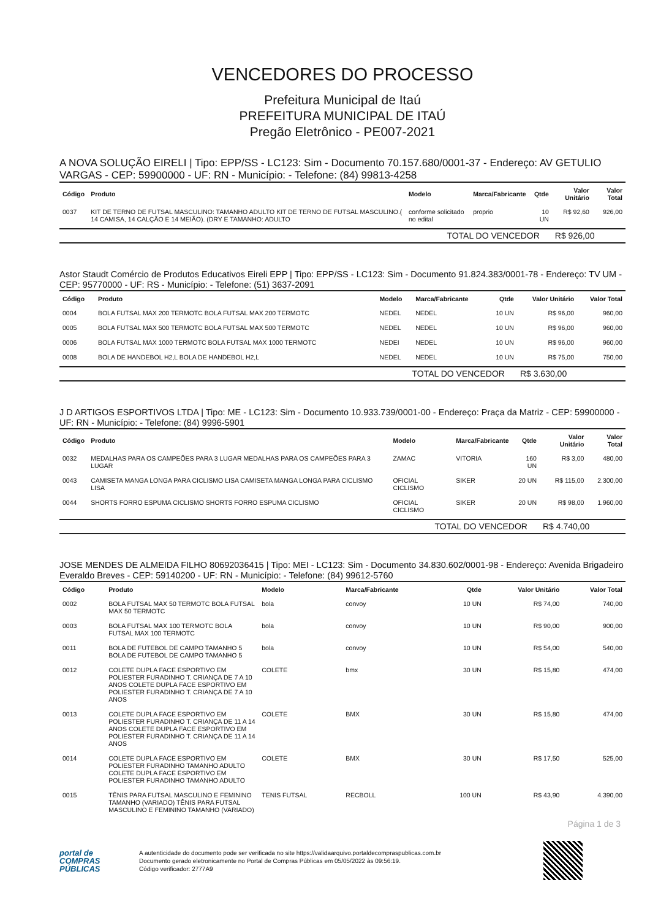VENCEDORES DO PROCESSO
Prefeitura Municipal de Itaú
PREFEITURA MUNICIPAL DE ITAÚ
Pregão Eletrônico - PE007-2021
A NOVA SOLUÇÃO EIRELI | Tipo: EPP/SS - LC123: Sim - Documento 70.157.680/0001-37 - Endereço: AV GETULIO VARGAS - CEP: 59900000 - UF: RN - Município: - Telefone: (84) 99813-4258
| Código | Produto | Modelo | Marca/Fabricante | Qtde | Valor Unitário | Valor Total |
| --- | --- | --- | --- | --- | --- | --- |
| 0037 | KIT DE TERNO DE FUTSAL MASCULINO: TAMANHO ADULTO KIT DE TERNO DE FUTSAL MASCULINO.( 14 CAMISA, 14 CALÇÃO E 14 MEIÃO). (DRY E TAMANHO: ADULTO | conforme solicitado no edital | proprio | 10 UN | R$ 92,60 | 926,00 |
| TOTAL DO VENCEDOR | | | | | R$ 926,00 | |
Astor Staudt Comércio de Produtos Educativos Eireli EPP | Tipo: EPP/SS - LC123: Sim - Documento 91.824.383/0001-78 - Endereço: TV UM - CEP: 95770000 - UF: RS - Município: - Telefone: (51) 3637-2091
| Código | Produto | Modelo | Marca/Fabricante | Qtde | Valor Unitário | Valor Total |
| --- | --- | --- | --- | --- | --- | --- |
| 0004 | BOLA FUTSAL MAX 200 TERMOTC BOLA FUTSAL MAX 200 TERMOTC | NEDEL | NEDEL | 10 UN | R$ 96,00 | 960,00 |
| 0005 | BOLA FUTSAL MAX 500 TERMOTC BOLA FUTSAL MAX 500 TERMOTC | NEDEL | NEDEL | 10 UN | R$ 96,00 | 960,00 |
| 0006 | BOLA FUTSAL MAX 1000 TERMOTC BOLA FUTSAL MAX 1000 TERMOTC | NEDEI | NEDEL | 10 UN | R$ 96,00 | 960,00 |
| 0008 | BOLA DE HANDEBOL H2,L BOLA DE HANDEBOL H2,L | NEDEL | NEDEL | 10 UN | R$ 75,00 | 750,00 |
| TOTAL DO VENCEDOR | | | | | R$ 3.630,00 | |
J D ARTIGOS ESPORTIVOS LTDA | Tipo: ME - LC123: Sim - Documento 10.933.739/0001-00 - Endereço: Praça da Matriz - CEP: 59900000 - UF: RN - Município: - Telefone: (84) 9996-5901
| Código | Produto | Modelo | Marca/Fabricante | Qtde | Valor Unitário | Valor Total |
| --- | --- | --- | --- | --- | --- | --- |
| 0032 | MEDALHAS PARA OS CAMPEÕES PARA 3 LUGAR MEDALHAS PARA OS CAMPEÕES PARA 3 LUGAR | ZAMAC | VITORIA | 160 UN | R$ 3,00 | 480,00 |
| 0043 | CAMISETA MANGA LONGA PARA CICLISMO LISA CAMISETA MANGA LONGA PARA CICLISMO LISA | OFICIAL CICLISMO | SIKER | 20 UN | R$ 115,00 | 2.300,00 |
| 0044 | SHORTS FORRO ESPUMA CICLISMO SHORTS FORRO ESPUMA CICLISMO | OFICIAL CICLISMO | SIKER | 20 UN | R$ 98,00 | 1.960,00 |
| TOTAL DO VENCEDOR | | | | | R$ 4.740,00 | |
JOSE MENDES DE ALMEIDA FILHO 80692036415 | Tipo: MEI - LC123: Sim - Documento 34.830.602/0001-98 - Endereço: Avenida Brigadeiro Everaldo Breves - CEP: 59140200 - UF: RN - Município: - Telefone: (84) 99612-5760
| Código | Produto | Modelo | Marca/Fabricante | Qtde | Valor Unitário | Valor Total |
| --- | --- | --- | --- | --- | --- | --- |
| 0002 | BOLA FUTSAL MAX 50 TERMOTC BOLA FUTSAL MAX 50 TERMOTC | bola | convoy | 10 UN | R$ 74,00 | 740,00 |
| 0003 | BOLA FUTSAL MAX 100 TERMOTC BOLA FUTSAL MAX 100 TERMOTC | bola | convoy | 10 UN | R$ 90,00 | 900,00 |
| 0011 | BOLA DE FUTEBOL DE CAMPO TAMANHO 5 BOLA DE FUTEBOL DE CAMPO TAMANHO 5 | bola | convoy | 10 UN | R$ 54,00 | 540,00 |
| 0012 | COLETE DUPLA FACE ESPORTIVO EM POLIESTER FURADINHO T. CRIANÇA DE 7 A 10 ANOS COLETE DUPLA FACE ESPORTIVO EM POLIESTER FURADINHO T. CRIANÇA DE 7 A 10 ANOS | COLETE | bmx | 30 UN | R$ 15,80 | 474,00 |
| 0013 | COLETE DUPLA FACE ESPORTIVO EM POLIESTER FURADINHO T. CRIANÇA DE 11 A 14 ANOS COLETE DUPLA FACE ESPORTIVO EM POLIESTER FURADINHO T. CRIANÇA DE 11 A 14 ANOS | COLETE | BMX | 30 UN | R$ 15,80 | 474,00 |
| 0014 | COLETE DUPLA FACE ESPORTIVO EM POLIESTER FURADINHO TAMANHO ADULTO COLETE DUPLA FACE ESPORTIVO EM POLIESTER FURADINHO TAMANHO ADULTO | COLETE | BMX | 30 UN | R$ 17,50 | 525,00 |
| 0015 | TÊNIS PARA FUTSAL MASCULINO E FEMININO TAMANHO (VARIADO) TÊNIS PARA FUTSAL MASCULINO E FEMININO TAMANHO (VARIADO) | TENIS FUTSAL | RECBOLL | 100 UN | R$ 43,90 | 4.390,00 |
Página 1 de 3
portal de
COMPRAS
PÚBLICAS
A autenticidade do documento pode ser verificada no site https://validaarquivo.portaldecompraspublicas.com.br
Documento gerado eletronicamente no Portal de Compras Públicas em 05/05/2022 às 09:56:19.
Código verificador: 2777A9